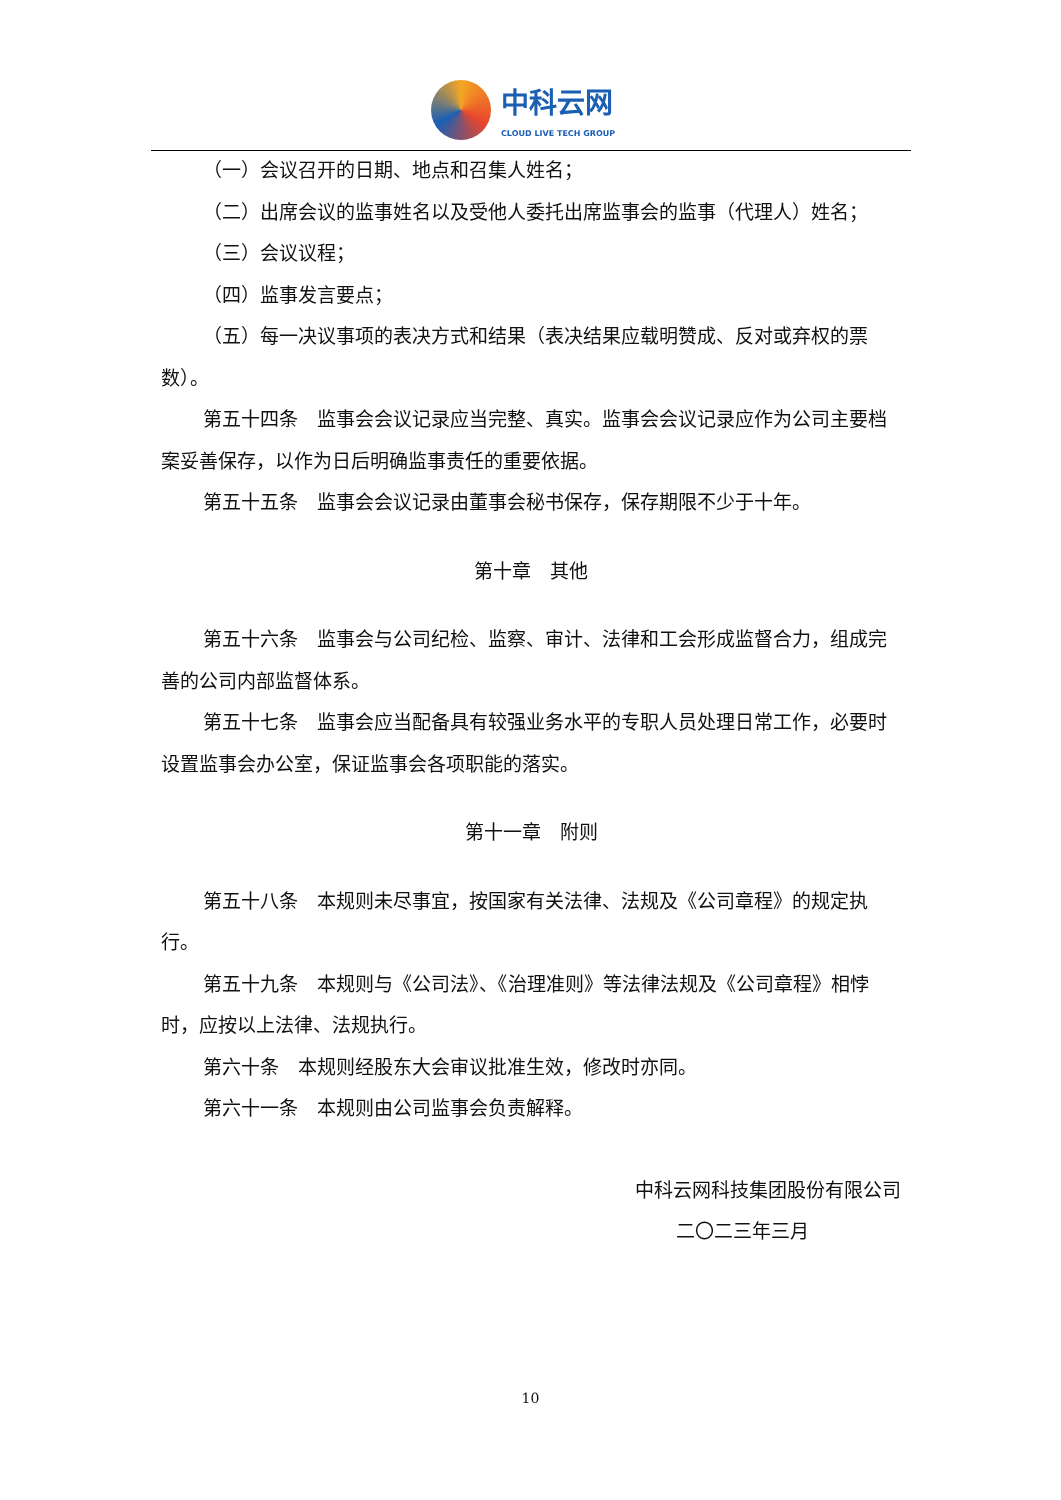中科云网
CLOUD LIVE TECH GROUP
（一）会议召开的日期、地点和召集人姓名；
（二）出席会议的监事姓名以及受他人委托出席监事会的监事（代理人）姓名；
（三）会议议程；
（四）监事发言要点；
（五）每一决议事项的表决方式和结果（表决结果应载明赞成、反对或弃权的票数）。
第五十四条　监事会会议记录应当完整、真实。监事会会议记录应作为公司主要档案妥善保存，以作为日后明确监事责任的重要依据。
第五十五条　监事会会议记录由董事会秘书保存，保存期限不少于十年。
第十章　其他
第五十六条　监事会与公司纪检、监察、审计、法律和工会形成监督合力，组成完善的公司内部监督体系。
第五十七条　监事会应当配备具有较强业务水平的专职人员处理日常工作，必要时设置监事会办公室，保证监事会各项职能的落实。
第十一章　附则
第五十八条　本规则未尽事宜，按国家有关法律、法规及《公司章程》的规定执行。
第五十九条　本规则与《公司法》、《治理准则》等法律法规及《公司章程》相悖时，应按以上法律、法规执行。
第六十条　本规则经股东大会审议批准生效，修改时亦同。
第六十一条　本规则由公司监事会负责解释。
中科云网科技集团股份有限公司
二〇二三年三月
10